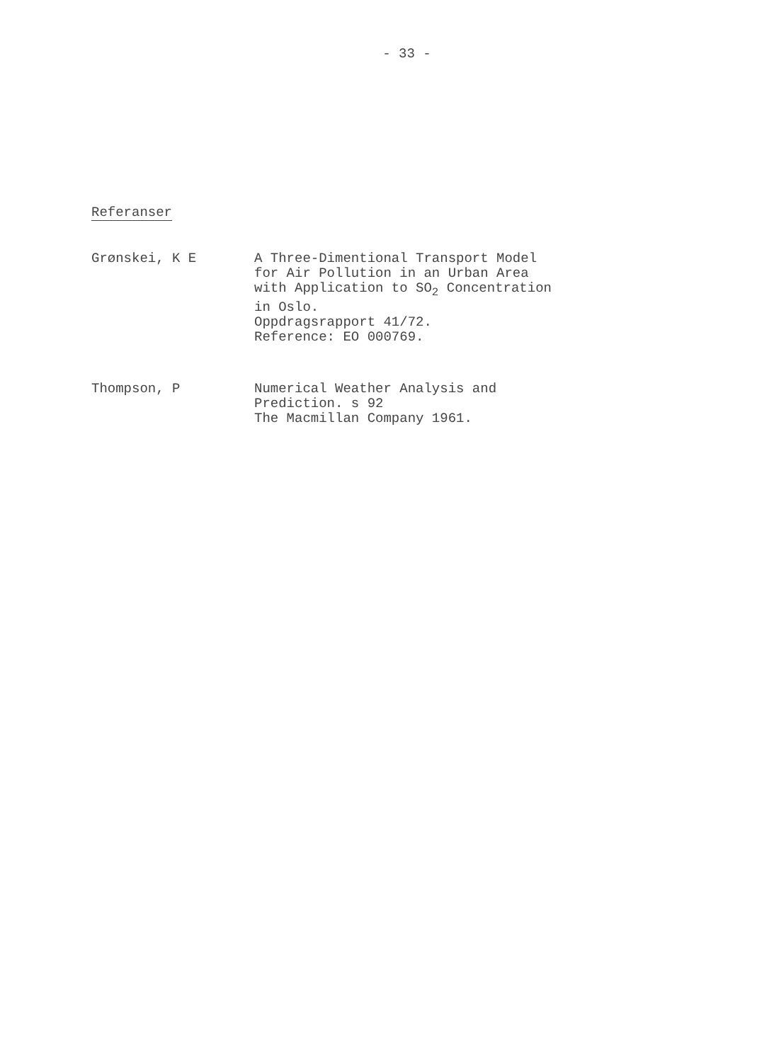- 33 -
Referanser
Grønskei, K E A Three-Dimentional Transport Model
for Air Pollution in an Urban Area
with Application to SO<sub>2</sub> Concentration
in Oslo.
Oppdragsrapport 41/72.
Reference: EO 000769.
Thompson, P Numerical Weather Analysis and
Prediction. s 92
The Macmillan Company 1961.